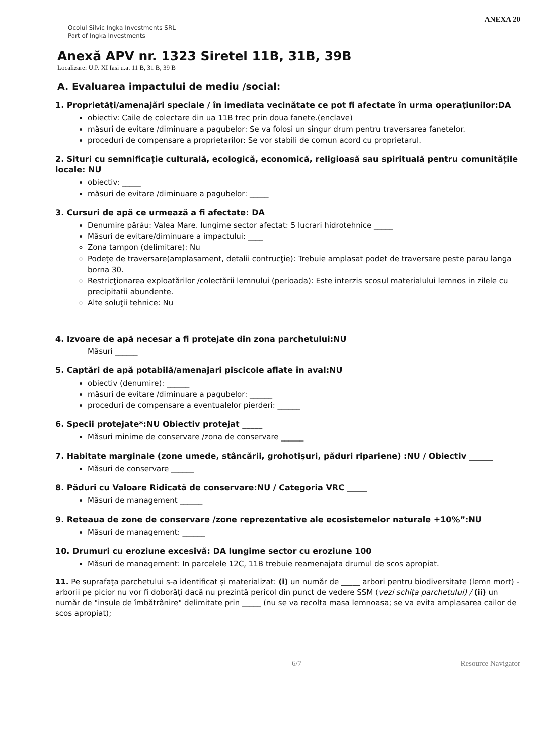ANEXA 20
Ocolul Silvic Ingka Investments SRL
Part of Ingka Investments
Anexă APV nr. 1323 Siretel 11B, 31B, 39B
Localizare: U.P. XI Iasi u.a. 11 B, 31 B, 39 B
A. Evaluarea impactului de mediu /social:
1. Proprietăţi/amenajări speciale / în imediata vecinătate ce pot fi afectate în urma operaţiunilor:DA
obiectiv: Caile de colectare din ua 11B trec prin doua fanete.(enclave)
măsuri de evitare /diminuare a pagubelor: Se va folosi un singur drum pentru traversarea fanetelor.
proceduri de compensare a proprietarilor: Se vor stabili de comun acord cu proprietarul.
2. Situri cu semnificație culturală, ecologică, economică, religioasă sau spirituală pentru comunitățile locale: NU
obiectiv: _____
măsuri de evitare /diminuare a pagubelor: _____
3. Cursuri de apă ce urmează a fi afectate: DA
Denumire pârâu: Valea Mare. lungime sector afectat: 5 lucrari hidrotehnice _____
Măsuri de evitare/diminuare a impactului: ____
Zona tampon (delimitare): Nu
Podeţe de traversare(amplasament, detalii contrucţie): Trebuie amplasat podet de traversare peste parau langa borna 30.
Restricţionarea exploatărilor /colectării lemnului (perioada): Este interzis scosul materialului lemnos in zilele cu precipitatii abundente.
Alte soluţii tehnice: Nu
4. Izvoare de apă necesar a fi protejate din zona parchetului:NU
Măsuri ______
5. Captări de apă potabilă/amenajari piscicole aflate în aval:NU
obiectiv (denumire): ______
măsuri de evitare /diminuare a pagubelor: ______
proceduri de compensare a eventualelor pierderi: ______
6. Specii protejate*:NU Obiectiv protejat _____
Măsuri minime de conservare /zona de conservare ______
7. Habitate marginale (zone umede, stâncării, grohotişuri, păduri ripariene) :NU / Obiectiv ______
Măsuri de conservare ______
8. Păduri cu Valoare Ridicată de conservare:NU / Categoria VRC _____
Măsuri de management ______
9. Reteaua de zone de conservare /zone reprezentative ale ecosistemelor naturale +10%”:NU
Măsuri de management: ______
10. Drumuri cu eroziune excesivă: DA lungime sector cu eroziune 100
Măsuri de management: In parcelele 12C, 11B trebuie reamenajata drumul de scos apropiat.
11. Pe suprafaţa parchetului s-a identificat și materializat: (i) un număr de _____ arbori pentru biodiversitate (lemn mort) - arborii pe picior nu vor fi doborâți dacă nu prezintă pericol din punct de vedere SSM (vezi schița parchetului) / (ii) un număr de "insule de îmbătrânire" delimitate prin _____ (nu se va recolta masa lemnoasa; se va evita amplasarea cailor de scos apropiat);
6/7 Resource Navigator